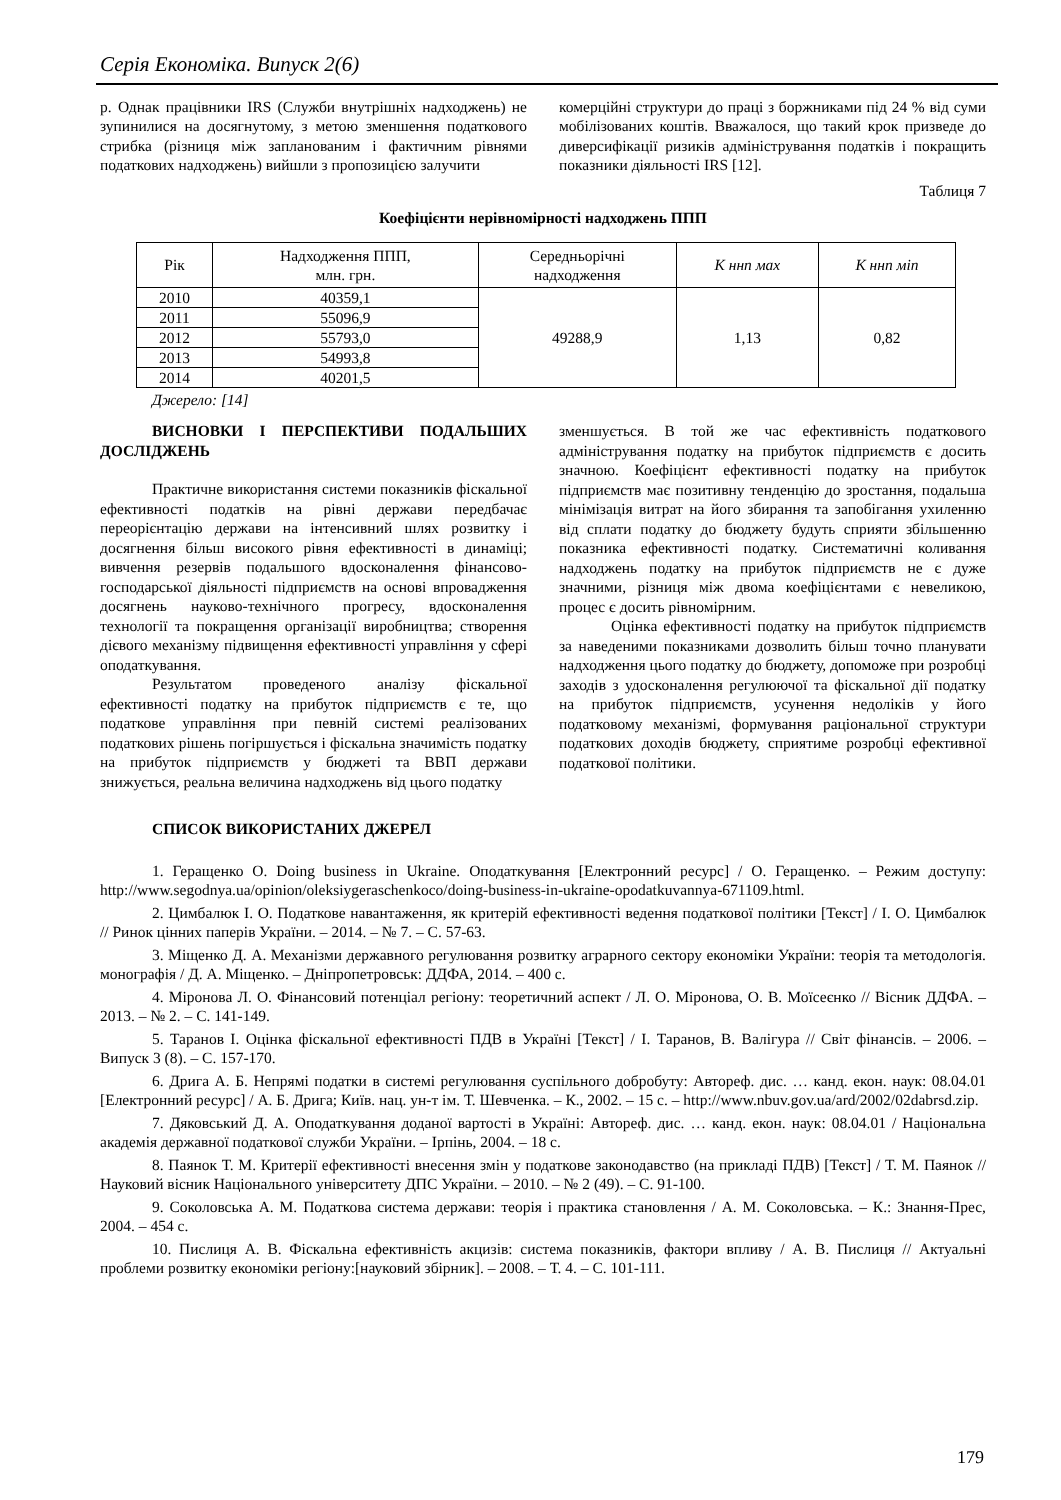Серія Економіка. Випуск 2(6)
р. Однак працівники IRS (Служби внутрішніх надходжень) не зупинилися на досягнутому, з метою зменшення податкового стрибка (різниця між запланованим і фактичним рівнями податкових надходжень) вийшли з пропозицією залучити
комерційні структури до праці з боржниками під 24 % від суми мобілізованих коштів. Вважалося, що такий крок призведе до диверсифікації ризиків адміністрування податків і покращить показники діяльності IRS [12].
Таблиця 7
Коефіцієнти нерівномірності надходжень ППП
| Рік | Надходження ППП, млн. грн. | Середньорічні надходження | К ннп мах | К ннп міп |
| 2010 | 40359,1 | 49288,9 | 1,13 | 0,82 |
| 2011 | 55096,9 | | | |
| 2012 | 55793,0 | | | |
| 2013 | 54993,8 | | | |
| 2014 | 40201,5 | | | |
Джерело: [14]
ВИСНОВКИ І ПЕРСПЕКТИВИ ПОДАЛЬШИХ ДОСЛІДЖЕНЬ
Практичне використання системи показників фіскальної ефективності податків на рівні держави передбачає переорієнтацію держави на інтенсивний шлях розвитку і досягнення більш високого рівня ефективності в динаміці; вивчення резервів подальшого вдосконалення фінансово-господарської діяльності підприємств на основі впровадження досягнень науково-технічного прогресу, вдосконалення технології та покращення організації виробництва; створення дієвого механізму підвищення ефективності управління у сфері оподаткування.
Результатом проведеного аналізу фіскальної ефективності податку на прибуток підприємств є те, що податкове управління при певній системі реалізованих податкових рішень погіршується і фіскальна значимість податку на прибуток підприємств у бюджеті та ВВП держави знижується, реальна величина надходжень від цього податку
зменшується. В той же час ефективність податкового адміністрування податку на прибуток підприємств є досить значною. Коефіцієнт ефективності податку на прибуток підприємств має позитивну тенденцію до зростання, подальша мінімізація витрат на його збирання та запобігання ухиленню від сплати податку до бюджету будуть сприяти збільшенню показника ефективності податку. Систематичні коливання надходжень податку на прибуток підприємств не є дуже значними, різниця між двома коефіцієнтами є невеликою, процес є досить рівномірним.
Оцінка ефективності податку на прибуток підприємств за наведеними показниками дозволить більш точно планувати надходження цього податку до бюджету, допоможе при розробці заходів з удосконалення регулюючої та фіскальної дії податку на прибуток підприємств, усунення недоліків у його податковому механізмі, формування раціональної структури податкових доходів бюджету, сприятиме розробці ефективної податкової політики.
СПИСОК ВИКОРИСТАНИХ ДЖЕРЕЛ
1. Геращенко О. Doing business in Ukraine. Оподаткування [Електронний ресурс] / О. Геращенко. – Режим доступу: http://www.segodnya.ua/opinion/oleksiygeraschenkoco/doing-business-in-ukraine-opodatkuvannya-671109.html.
2. Цимбалюк І. О. Податкове навантаження, як критерій ефективності ведення податкової політики [Текст] / І. О. Цимбалюк // Ринок цінних паперів України. – 2014. – № 7. – С. 57-63.
3. Міщенко Д. А. Механізми державного регулювання розвитку аграрного сектору економіки України: теорія та методологія. монографія / Д. А. Міщенко. – Дніпропетровськ: ДДФА, 2014. – 400 с.
4. Міронова Л. О. Фінансовий потенціал регіону: теоретичний аспект / Л. О. Міронова, О. В. Моїсеєнко // Вісник ДДФА. – 2013. – № 2. – С. 141-149.
5. Таранов І. Оцінка фіскальної ефективності ПДВ в Україні [Текст] / І. Таранов, В. Валігура // Світ фінансів. – 2006. – Випуск 3 (8). – С. 157-170.
6. Дрига А. Б. Непрямі податки в системі регулювання суспільного добробуту: Автореф. дис. … канд. екон. наук: 08.04.01 [Електронний ресурс] / А. Б. Дрига; Київ. нац. ун-т ім. Т. Шевченка. – К., 2002. – 15 с. – http://www.nbuv.gov.ua/ard/2002/02dabrsd.zip.
7. Дяковський Д. А. Оподаткування доданої вартості в Україні: Автореф. дис. … канд. екон. наук: 08.04.01 / Національна академія державної податкової служби України. – Ірпінь, 2004. – 18 с.
8. Паянок Т. М. Критерії ефективності внесення змін у податкове законодавство (на прикладі ПДВ) [Текст] / Т. М. Паянок // Науковий вісник Національного університету ДПС України. – 2010. – № 2 (49). – С. 91-100.
9. Соколовська А. М. Податкова система держави: теорія і практика становлення / А. М. Соколовська. – К.: Знання-Прес, 2004. – 454 с.
10. Пислиця А. В. Фіскальна ефективність акцизів: система показників, фактори впливу / А. В. Пислиця // Актуальні проблеми розвитку економіки регіону:[науковий збірник]. – 2008. – Т. 4. – С. 101-111.
179